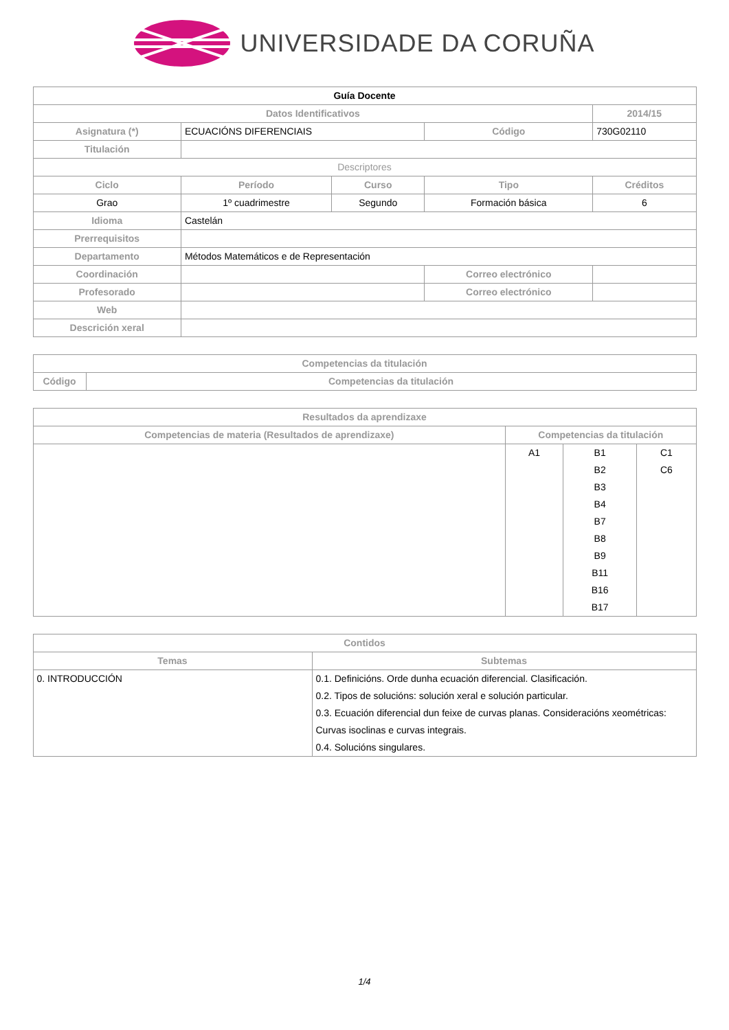UNIVERSIDADE DA CORUÑA
| Guía Docente | | | | | |
| Datos Identificativos | | | | | 2014/15 |
| Asignatura (*) | ECUACIÓNS DIFERENCIAIS | | Código | | 730G02110 |
| Titulación | | | | | |
| Descriptores | | | | | |
| Ciclo | Período | Curso | Tipo | | Créditos |
| Grao | 1º cuadrimestre | Segundo | Formación básica | | 6 |
| Idioma | Castelán | | | | |
| Prerrequisitos | | | | | |
| Departamento | Métodos Matemáticos e de Representación | | | | |
| Coordinación | | | Correo electrónico | | |
| Profesorado | | | Correo electrónico | | |
| Web | | | | | |
| Descrición xeral | | | | | |
| Competencias da titulación | |
| --- | --- |
| Código | Competencias da titulación |
| Resultados da aprendizaxe | | | |
| --- | --- | --- | --- |
| Competencias de materia (Resultados de aprendizaxe) | Competencias da titulación | | |
| | A1 | B1 B2 B3 B4 B7 B8 B9 B11 B16 B17 | C1 C6 |
| Contidos | |
| --- | --- |
| Temas | Subtemas |
| 0. INTRODUCCIÓN | 0.1. Definicións. Orde dunha ecuación diferencial. Clasificación. 0.2. Tipos de solucións: solución xeral e solución particular. 0.3. Ecuación diferencial dun feixe de curvas planas. Consideracións xeométricas: Curvas isoclinas e curvas integrais. 0.4. Solucións singulares. |
1/4